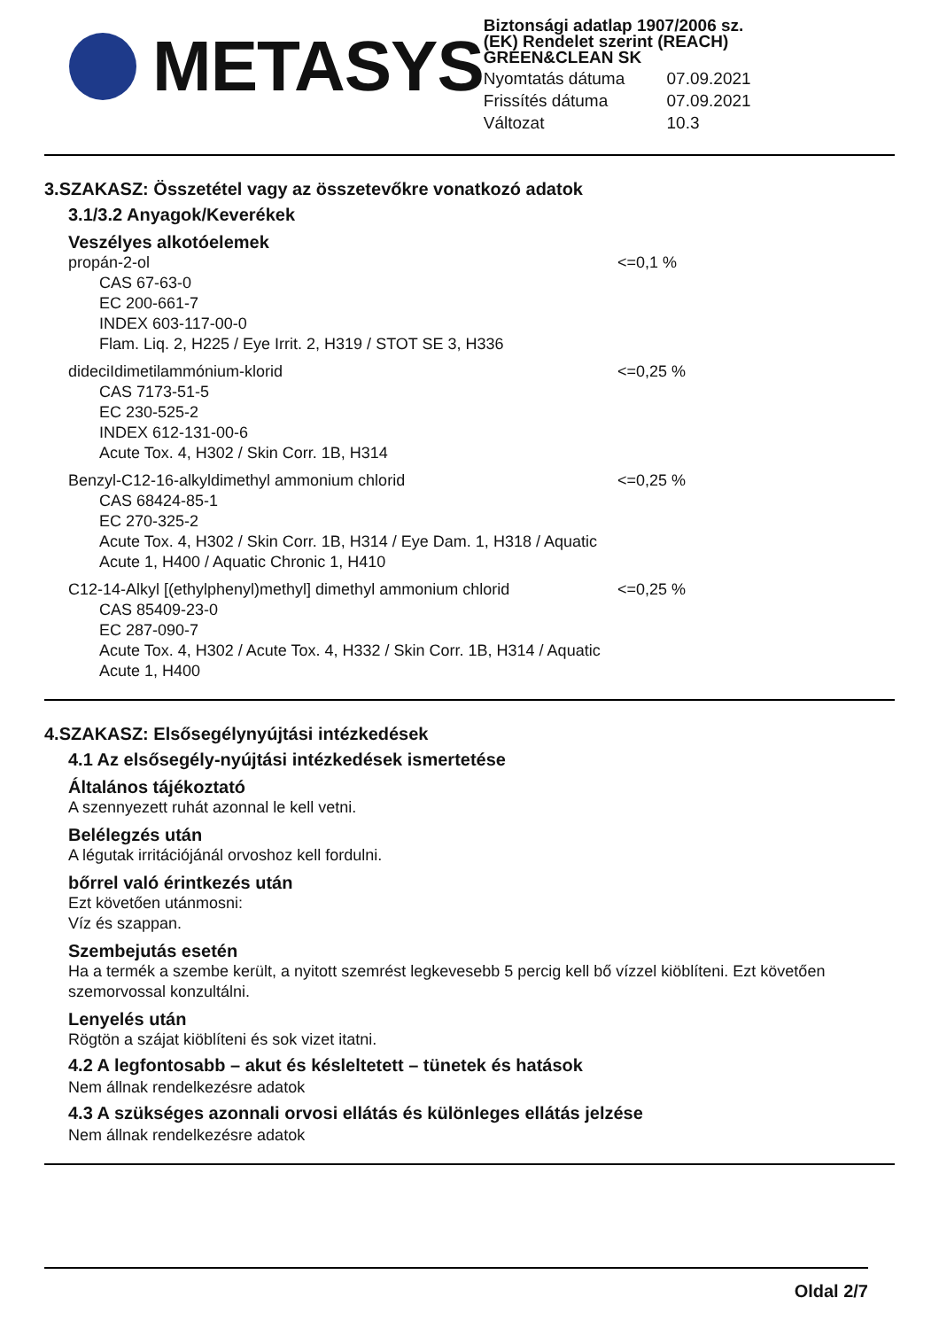METASYS
Biztonsági adatlap 1907/2006 sz.
(EK) Rendelet szerint (REACH)
GREEN&CLEAN SK
| Nyomtatás dátuma | 07.09.2021 |
| Frissítés dátuma | 07.09.2021 |
| Változat | 10.3 |
3.SZAKASZ: Összetétel vagy az összetevőkre vonatkozó adatok
3.1/3.2 Anyagok/Keverékek
Veszélyes alkotóelemek
propán-2-ol
CAS 67-63-0
EC 200-661-7
INDEX 603-117-00-0
Flam. Liq. 2, H225 / Eye Irrit. 2, H319 / STOT SE 3, H336
<=0,1 %
dideciIdimetilammónium-klorid
CAS 7173-51-5
EC 230-525-2
INDEX 612-131-00-6
Acute Tox. 4, H302 / Skin Corr. 1B, H314
<=0,25 %
Benzyl-C12-16-alkyldimethyl ammonium chlorid
CAS 68424-85-1
EC 270-325-2
Acute Tox. 4, H302 / Skin Corr. 1B, H314 / Eye Dam. 1, H318 / Aquatic Acute 1, H400 / Aquatic Chronic 1, H410
<=0,25 %
C12-14-Alkyl [(ethylphenyl)methyl] dimethyl ammonium chlorid
CAS 85409-23-0
EC 287-090-7
Acute Tox. 4, H302 / Acute Tox. 4, H332 / Skin Corr. 1B, H314 / Aquatic Acute 1, H400
<=0,25 %
4.SZAKASZ: Elsősegélynyújtási intézkedések
4.1 Az elsősegély-nyújtási intézkedések ismertetése
Általános tájékoztató
A szennyezett ruhát azonnal le kell vetni.
Belélegzés után
A légutak irritációjánál orvoshoz kell fordulni.
bőrrel való érintkezés után
Ezt követően utánmosni:
Víz és szappan.
Szembejutás esetén
Ha a termék a szembe került, a nyitott szemrést legkevesebb 5 percig kell bő vízzel kiöblíteni. Ezt követően szemorvossal konzultálni.
Lenyelés után
Rögtön a szájat kiöblíteni és sok vizet itatni.
4.2 A legfontosabb – akut és késleltetett – tünetek és hatások
Nem állnak rendelkezésre adatok
4.3 A szükséges azonnali orvosi ellátás és különleges ellátás jelzése
Nem állnak rendelkezésre adatok
Oldal 2/7